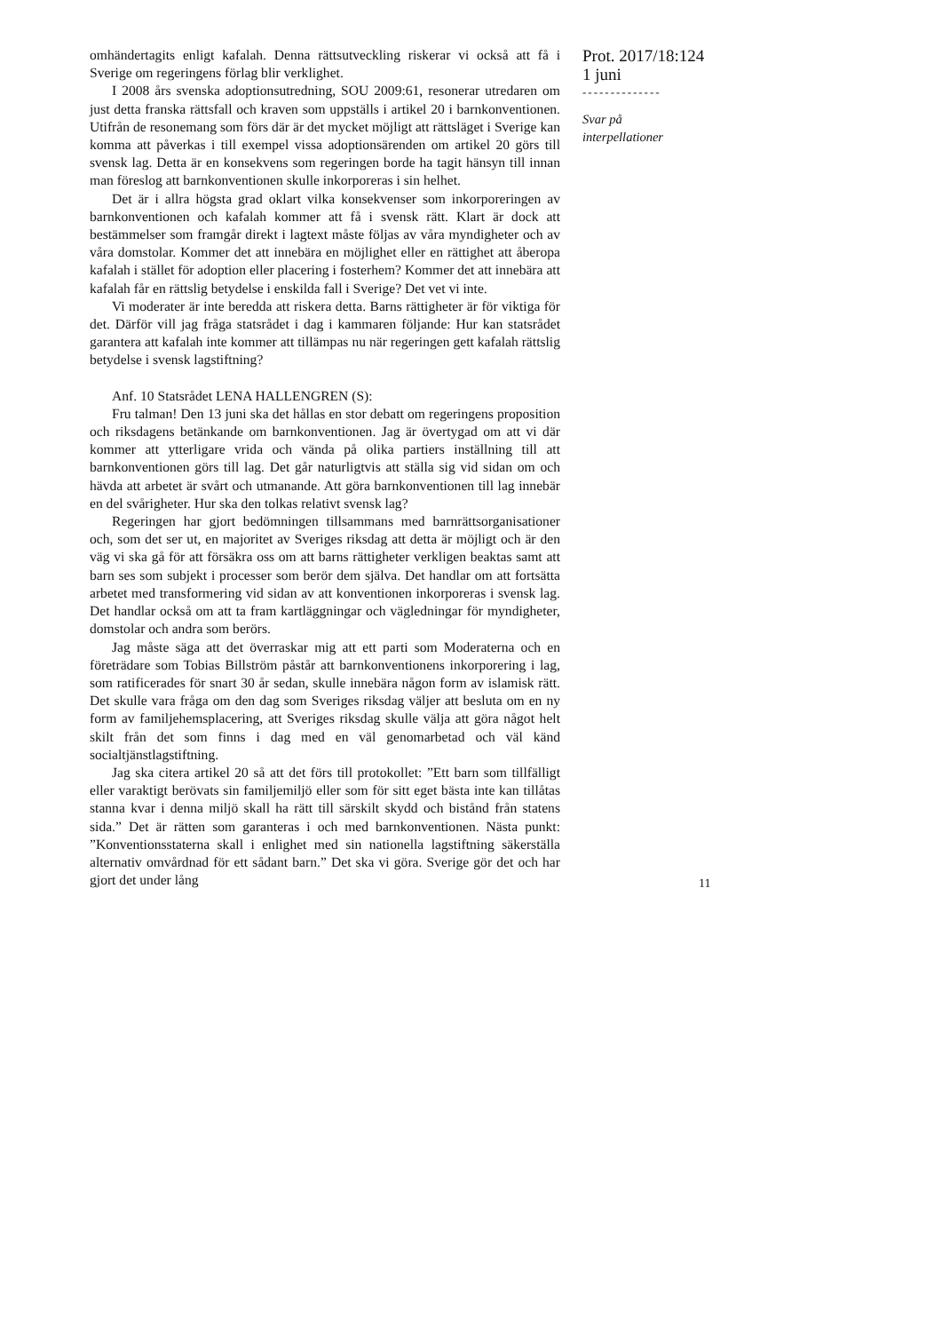omhändertagits enligt kafalah. Denna rättsutveckling riskerar vi också att få i Sverige om regeringens förlag blir verklighet.
I 2008 års svenska adoptionsutredning, SOU 2009:61, resonerar utredaren om just detta franska rättsfall och kraven som uppställs i artikel 20 i barnkonventionen. Utifrån de resonemang som förs där är det mycket möjligt att rättsläget i Sverige kan komma att påverkas i till exempel vissa adoptionsärenden om artikel 20 görs till svensk lag. Detta är en konsekvens som regeringen borde ha tagit hänsyn till innan man föreslog att barnkonventionen skulle inkorporeras i sin helhet.
Det är i allra högsta grad oklart vilka konsekvenser som inkorporeringen av barnkonventionen och kafalah kommer att få i svensk rätt. Klart är dock att bestämmelser som framgår direkt i lagtext måste följas av våra myndigheter och av våra domstolar. Kommer det att innebära en möjlighet eller en rättighet att åberopa kafalah i stället för adoption eller placering i fosterhem? Kommer det att innebära att kafalah får en rättslig betydelse i enskilda fall i Sverige? Det vet vi inte.
Vi moderater är inte beredda att riskera detta. Barns rättigheter är för viktiga för det. Därför vill jag fråga statsrådet i dag i kammaren följande: Hur kan statsrådet garantera att kafalah inte kommer att tillämpas nu när regeringen gett kafalah rättslig betydelse i svensk lagstiftning?
Anf. 10 Statsrådet LENA HALLENGREN (S):
Fru talman! Den 13 juni ska det hållas en stor debatt om regeringens proposition och riksdagens betänkande om barnkonventionen. Jag är övertygad om att vi där kommer att ytterligare vrida och vända på olika partiers inställning till att barnkonventionen görs till lag. Det går naturligtvis att ställa sig vid sidan om och hävda att arbetet är svårt och utmanande. Att göra barnkonventionen till lag innebär en del svårigheter. Hur ska den tolkas relativt svensk lag?
Regeringen har gjort bedömningen tillsammans med barnrättsorganisationer och, som det ser ut, en majoritet av Sveriges riksdag att detta är möjligt och är den väg vi ska gå för att försäkra oss om att barns rättigheter verkligen beaktas samt att barn ses som subjekt i processer som berör dem själva. Det handlar om att fortsätta arbetet med transformering vid sidan av att konventionen inkorporeras i svensk lag. Det handlar också om att ta fram kartläggningar och vägledningar för myndigheter, domstolar och andra som berörs.
Jag måste säga att det överraskar mig att ett parti som Moderaterna och en företrädare som Tobias Billström påstår att barnkonventionens inkorporering i lag, som ratificerades för snart 30 år sedan, skulle innebära någon form av islamisk rätt. Det skulle vara fråga om den dag som Sveriges riksdag väljer att besluta om en ny form av familjehemsplacering, att Sveriges riksdag skulle välja att göra något helt skilt från det som finns i dag med en väl genomarbetad och väl känd socialtjänstlagstiftning.
Jag ska citera artikel 20 så att det förs till protokollet: ”Ett barn som tillfälligt eller varaktigt berövats sin familjemiljö eller som för sitt eget bästa inte kan tillåtas stanna kvar i denna miljö skall ha rätt till särskilt skydd och bistånd från statens sida.” Det är rätten som garanteras i och med barnkonventionen. Nästa punkt: ”Konventionsstaterna skall i enlighet med sin nationella lagstiftning säkerställa alternativ omvårdnad för ett sådant barn.” Det ska vi göra. Sverige gör det och har gjort det under lång
Prot. 2017/18:124
1 juni
--------------
Svar på
interpellationer
11